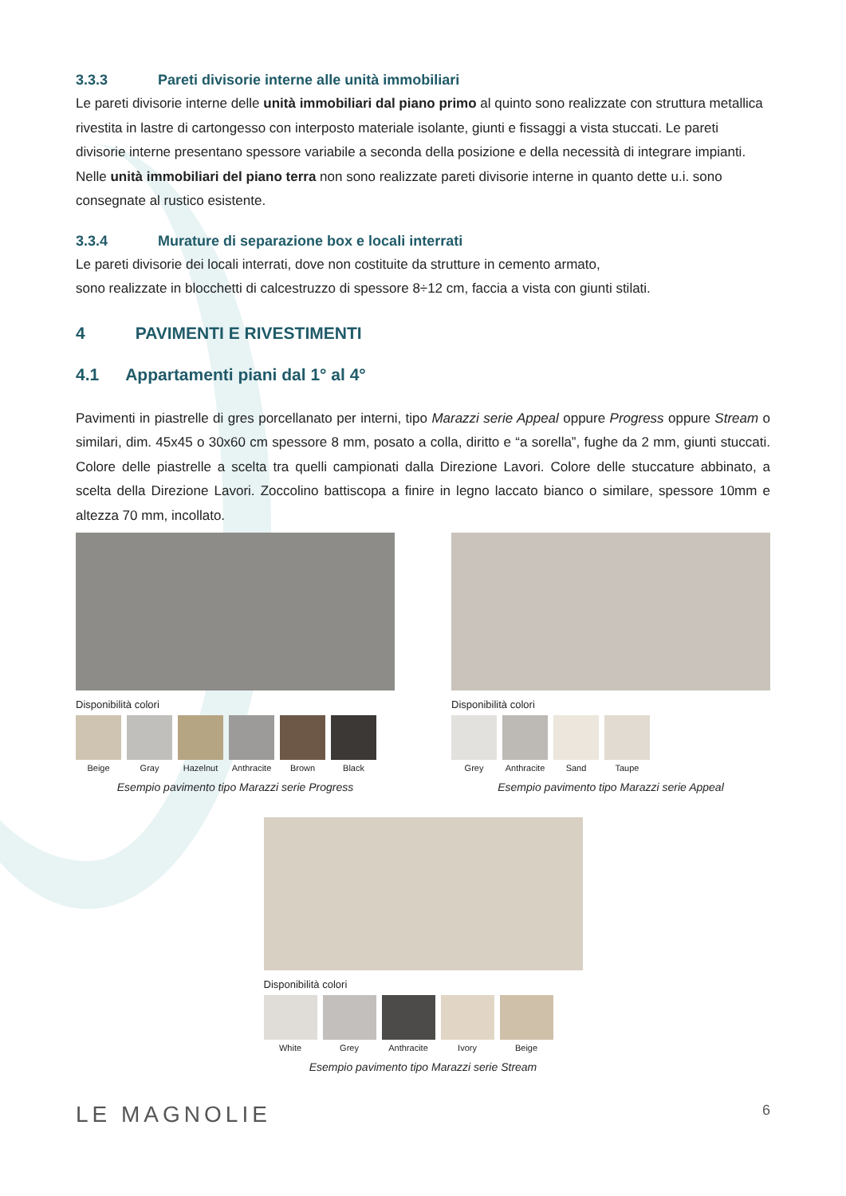3.3.3 Pareti divisorie interne alle unità immobiliari
Le pareti divisorie interne delle unità immobiliari dal piano primo al quinto sono realizzate con struttura metallica rivestita in lastre di cartongesso con interposto materiale isolante, giunti e fissaggi a vista stuccati. Le pareti divisorie interne presentano spessore variabile a seconda della posizione e della necessità di integrare impianti.
Nelle unità immobiliari del piano terra non sono realizzate pareti divisorie interne in quanto dette u.i. sono consegnate al rustico esistente.
3.3.4 Murature di separazione box e locali interrati
Le pareti divisorie dei locali interrati, dove non costituite da strutture in cemento armato,
sono realizzate in blocchetti di calcestruzzo di spessore 8÷12 cm, faccia a vista con giunti stilati.
4 PAVIMENTI E RIVESTIMENTI
4.1 Appartamenti piani dal 1° al 4°
Pavimenti in piastrelle di gres porcellanato per interni, tipo Marazzi serie Appeal oppure Progress oppure Stream o similari, dim. 45x45 o 30x60 cm spessore 8 mm, posato a colla, diritto e “a sorella”, fughe da 2 mm, giunti stuccati. Colore delle piastrelle a scelta tra quelli campionati dalla Direzione Lavori. Colore delle stuccature abbinato, a scelta della Direzione Lavori. Zoccolino battiscopa a finire in legno laccato bianco o similare, spessore 10mm e altezza 70 mm, incollato.
Disponibilità colori
Beige Gray Hazelnut Anthracite
Brown Black
Esempio pavimento tipo Marazzi serie Progress
Disponibilità colori
Grey Anthracite
Sand Taupe
Esempio pavimento tipo Marazzi serie Appeal
Disponibilità colori
White Grey Anthracite Ivory Beige
Esempio pavimento tipo Marazzi serie Stream
LE MAGNOLIE 6